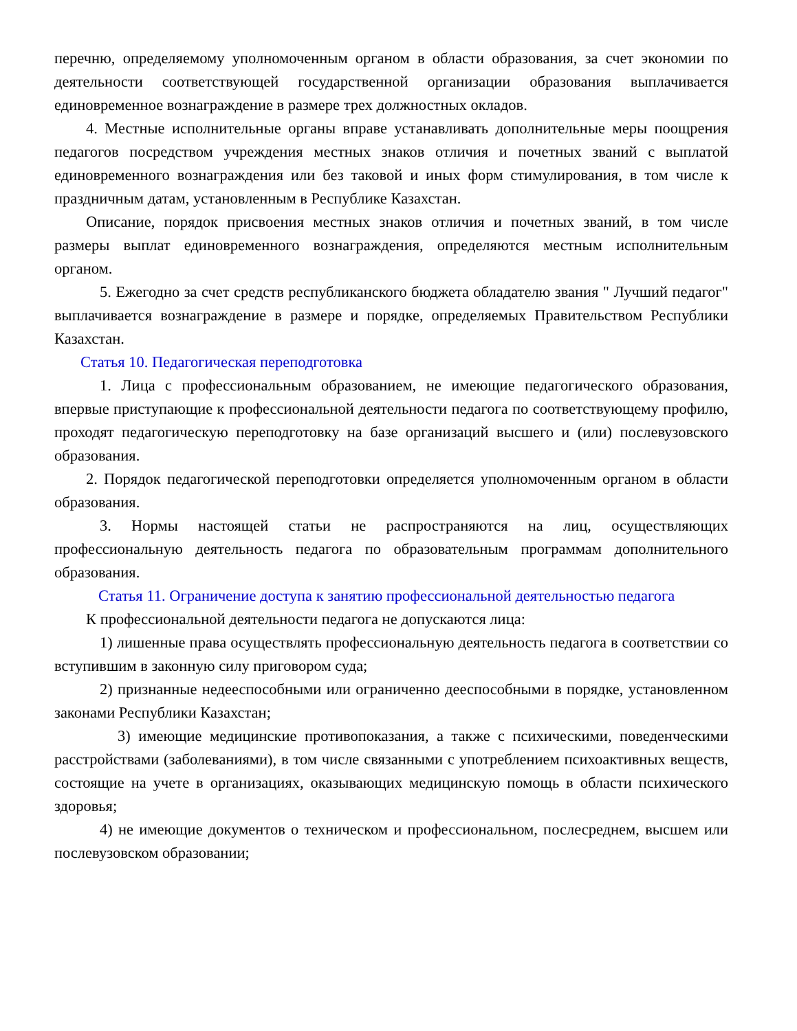перечню, определяемому уполномоченным органом в области образования, за счет экономии по деятельности соответствующей государственной организации образования выплачивается единовременное вознаграждение в размере трех должностных окладов.
4. Местные исполнительные органы вправе устанавливать дополнительные меры поощрения педагогов посредством учреждения местных знаков отличия и почетных званий с выплатой единовременного вознаграждения или без таковой и иных форм стимулирования, в том числе к праздничным датам, установленным в Республике Казахстан.
Описание, порядок присвоения местных знаков отличия и почетных званий, в том числе размеры выплат единовременного вознаграждения, определяются местным исполнительным органом.
5. Ежегодно за счет средств республиканского бюджета обладателю звания " Лучший педагог" выплачивается вознаграждение в размере и порядке, определяемых Правительством Республики Казахстан.
Статья 10. Педагогическая переподготовка
1. Лица с профессиональным образованием, не имеющие педагогического образования, впервые приступающие к профессиональной деятельности педагога по соответствующему профилю, проходят педагогическую переподготовку на базе организаций высшего и (или) послевузовского образования.
2. Порядок педагогической переподготовки определяется уполномоченным органом в области образования.
3. Нормы настоящей статьи не распространяются на лиц, осуществляющих профессиональную деятельность педагога по образовательным программам дополнительного образования.
Статья 11. Ограничение доступа к занятию профессиональной деятельностью педагога
К профессиональной деятельности педагога не допускаются лица:
1) лишенные права осуществлять профессиональную деятельность педагога в соответствии со вступившим в законную силу приговором суда;
2) признанные недееспособными или ограниченно дееспособными в порядке, установленном законами Республики Казахстан;
3) имеющие медицинские противопоказания, а также с психическими, поведенческими расстройствами (заболеваниями), в том числе связанными с употреблением психоактивных веществ, состоящие на учете в организациях, оказывающих медицинскую помощь в области психического здоровья;
4) не имеющие документов о техническом и профессиональном, послесреднем, высшем или послевузовском образовании;